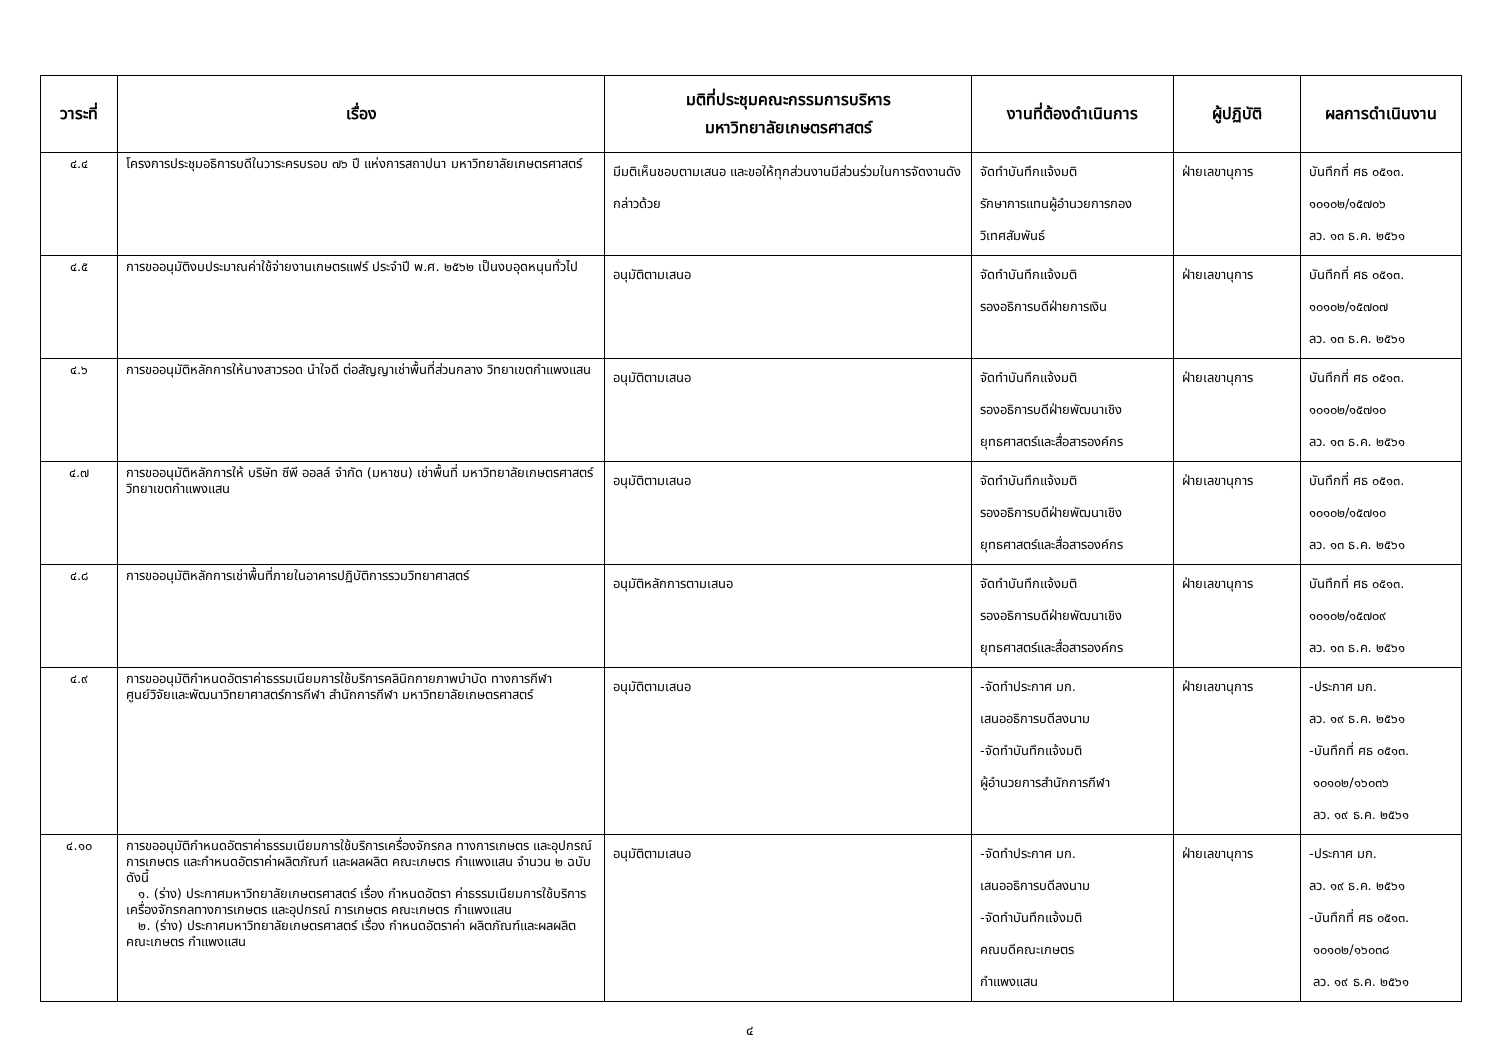| วาระที่ | เรื่อง | มติที่ประชุมคณะกรรมการบริหาร มหาวิทยาลัยเกษตรศาสตร์ | งานที่ต้องดำเนินการ | ผู้ปฏิบัติ | ผลการดำเนินงาน |
| --- | --- | --- | --- | --- | --- |
| ๔.๔ | โครงการประชุมอธิการบดีในวาระครบรอบ ๗๖ ปี แห่งการสถาปนา มหาวิทยาลัยเกษตรศาสตร์ | มีมติเห็นชอบตามเสนอ และขอให้ทุกส่วนงานมีส่วนร่วมในการจัดงานดังกล่าวด้วย | จัดทำบันทึกแจ้งมติ รักษาการแทนผู้อำนวยการกองวิเทศสัมพันธ์ | ฝ่ายเลขานุการ | บันทึกที่ ศธ ๐๕๑๓. ๑๐๑๐๒/๑๕๗๐๖ ลว. ๑๓ ธ.ค. ๒๕๖๑ |
| ๔.๕ | การขออนุมัติงบประมาณค่าใช้จ่ายงานเกษตรแฟร์ ประจำปี พ.ศ. ๒๕๖๒ เป็นงบอุดหนุนทั่วไป | อนุมัติตามเสนอ | จัดทำบันทึกแจ้งมติ รองอธิการบดีฝ่ายการเงิน | ฝ่ายเลขานุการ | บันทึกที่ ศธ ๐๕๑๓. ๑๐๑๐๒/๑๕๗๐๗ ลว. ๑๓ ธ.ค. ๒๕๖๑ |
| ๔.๖ | การขออนุมัติหลักการให้นางสาวรอด นำใจดี ต่อสัญญาเช่าพื้นที่ส่วนกลาง วิทยาเขตกำแพงแสน | อนุมัติตามเสนอ | จัดทำบันทึกแจ้งมติ รองอธิการบดีฝ่ายพัฒนาเชิงยุทธศาสตร์และสื่อสารองค์กร | ฝ่ายเลขานุการ | บันทึกที่ ศธ ๐๕๑๓. ๑๐๑๐๒/๑๕๗๑๐ ลว. ๑๓ ธ.ค. ๒๕๖๑ |
| ๔.๗ | การขออนุมัติหลักการให้ บริษัท ซีพี ออลล์ จำกัด (มหาชน) เช่าพื้นที่ มหาวิทยาลัยเกษตรศาสตร์ วิทยาเขตกำแพงแสน | อนุมัติตามเสนอ | จัดทำบันทึกแจ้งมติ รองอธิการบดีฝ่ายพัฒนาเชิงยุทธศาสตร์และสื่อสารองค์กร | ฝ่ายเลขานุการ | บันทึกที่ ศธ ๐๕๑๓. ๑๐๑๐๒/๑๕๗๑๐ ลว. ๑๓ ธ.ค. ๒๕๖๑ |
| ๔.๘ | การขออนุมัติหลักการเช่าพื้นที่ภายในอาคารปฏิบัติการรวมวิทยาศาสตร์ | อนุมัติหลักการตามเสนอ | จัดทำบันทึกแจ้งมติ รองอธิการบดีฝ่ายพัฒนาเชิงยุทธศาสตร์และสื่อสารองค์กร | ฝ่ายเลขานุการ | บันทึกที่ ศธ ๐๕๑๓. ๑๐๑๐๒/๑๕๗๐๙ ลว. ๑๓ ธ.ค. ๒๕๖๑ |
| ๔.๙ | การขออนุมัติกำหนดอัตราค่าธรรมเนียมการใช้บริการคลินิกกายภาพบำบัด ทางการกีฬา ศูนย์วิจัยและพัฒนาวิทยาศาสตร์การกีฬา สำนักการกีฬา มหาวิทยาลัยเกษตรศาสตร์ | อนุมัติตามเสนอ | -จัดทำประกาศ มก. เสนออธิการบดีลงนาม -จัดทำบันทึกแจ้งมติ ผู้อำนวยการสำนักการกีฬา | ฝ่ายเลขานุการ | -ประกาศ มก. ลว. ๑๙ ธ.ค. ๒๕๖๑ -บันทึกที่ ศธ ๐๕๑๓. ๑๐๑๐๒/๑๖๐๓๖ ลว. ๑๙ ธ.ค. ๒๕๖๑ |
| ๔.๑๐ | การขออนุมัติกำหนดอัตราค่าธรรมเนียมการใช้บริการเครื่องจักรกล ทางการเกษตร และอุปกรณ์การเกษตร และกำหนดอัตราค่าผลิตภัณฑ์ และผลผลิต คณะเกษตร กำแพงแสน จำนวน ๒ ฉบับ ดังนี้ ๑. (ร่าง) ประกาศมหาวิทยาลัยเกษตรศาสตร์ เรื่อง กำหนดอัตรา ค่าธรรมเนียมการใช้บริการเครื่องจักรกลทางการเกษตร และอุปกรณ์ การเกษตร คณะเกษตร กำแพงแสน ๒. (ร่าง) ประกาศมหาวิทยาลัยเกษตรศาสตร์ เรื่อง กำหนดอัตราค่า ผลิตภัณฑ์และผลผลิต คณะเกษตร กำแพงแสน | อนุมัติตามเสนอ | -จัดทำประกาศ มก. เสนออธิการบดีลงนาม -จัดทำบันทึกแจ้งมติ คณบดีคณะเกษตร กำแพงแสน | ฝ่ายเลขานุการ | -ประกาศ มก. ลว. ๑๙ ธ.ค. ๒๕๖๑ -บันทึกที่ ศธ ๐๕๑๓. ๑๐๑๐๒/๑๖๐๓๘ ลว. ๑๙ ธ.ค. ๒๕๖๑ |
๔